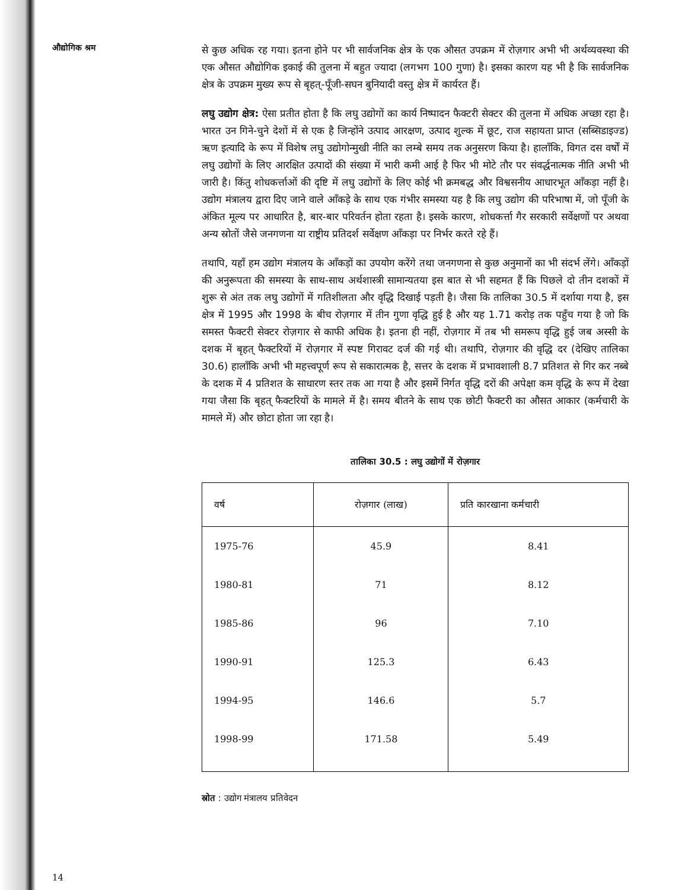औद्योगिक श्रम
से कुछ अधिक रह गया। इतना होने पर भी सार्वजनिक क्षेत्र के एक औसत उपक्रम में रोज़गार अभी भी अर्थव्यवस्था की एक औसत औद्योगिक इकाई की तुलना में बहुत ज्यादा (लगभग 100 गुणा) है। इसका कारण यह भी है कि सार्वजनिक क्षेत्र के उपक्रम मुख्य रूप से बृहत्-पूँजी-सघन बुनियादी वस्तु क्षेत्र में कार्यरत हैं।
लघु उद्योग क्षेत्र: ऐसा प्रतीत होता है कि लघु उद्योगों का कार्य निष्पादन फैक्टरी सेक्टर की तुलना में अधिक अच्छा रहा है। भारत उन गिने-चुने देशों में से एक है जिन्होंने उत्पाद आरक्षण, उत्पाद शुल्क में छूट, राज सहायता प्राप्त (सब्सिडाइज्ड) ऋण इत्यादि के रूप में विशेष लघु उद्योगोन्मुखी नीति का लम्बे समय तक अनुसरण किया है। हालाँकि, विगत दस वर्षों में लघु उद्योगों के लिए आरक्षित उत्पादों की संख्या में भारी कमी आई है फिर भी मोटे तौर पर संवर्द्धनात्मक नीति अभी भी जारी है। किंतु शोधकर्त्ताओं की दृष्टि में लघु उद्योगों के लिए कोई भी क्रमबद्ध और विश्वसनीय आधारभूत आँकड़ा नहीं है। उद्योग मंत्रालय द्वारा दिए जाने वाले आँकड़े के साथ एक गंभीर समस्या यह है कि लघु उद्योग की परिभाषा में, जो पूँजी के अंकित मूल्य पर आधारित है, बार-बार परिवर्तन होता रहता है। इसके कारण, शोधकर्त्ता गैर सरकारी सर्वेक्षणों पर अथवा अन्य स्रोतों जैसे जनगणना या राष्ट्रीय प्रतिदर्श सर्वेक्षण आँकड़ा पर निर्भर करते रहे हैं।
तथापि, यहाँ हम उद्योग मंत्रालय के आँकड़ों का उपयोग करेंगे तथा जनगणना से कुछ अनुमानों का भी संदर्भ लेंगे। आँकड़ों की अनुरूपता की समस्या के साथ-साथ अर्थशास्त्री सामान्यतया इस बात से भी सहमत हैं कि पिछले दो तीन दशकों में शुरू से अंत तक लघु उद्योगों में गतिशीलता और वृद्धि दिखाई पड़ती है। जैसा कि तालिका 30.5 में दर्शाया गया है, इस क्षेत्र में 1995 और 1998 के बीच रोज़गार में तीन गुणा वृद्धि हुई है और यह 1.71 करोड़ तक पहुँच गया है जो कि समस्त फैक्टरी सेक्टर रोज़गार से काफी अधिक है। इतना ही नहीं, रोज़गार में तब भी समरूप वृद्धि हुई जब अस्सी के दशक में बृहत् फैक्टरियों में रोज़गार में स्पष्ट गिरावट दर्ज की गई थी। तथापि, रोज़गार की वृद्धि दर (देखिए तालिका 30.6) हालाँकि अभी भी महत्त्वपूर्ण रूप से सकारात्मक है, सत्तर के दशक में प्रभावशाली 8.7 प्रतिशत से गिर कर नब्बे के दशक में 4 प्रतिशत के साधारण स्तर तक आ गया है और इसमें निर्गत वृद्धि दरों की अपेक्षा कम वृद्धि के रूप में देखा गया जैसा कि बृहत् फैक्टरियों के मामले में है। समय बीतने के साथ एक छोटी फैक्टरी का औसत आकार (कर्मचारी के मामले में) और छोटा होता जा रहा है।
तालिका 30.5 : लघु उद्योगों में रोज़गार
| वर्ष | रोज़गार (लाख) | प्रति कारखाना कर्मचारी |
| --- | --- | --- |
| 1975-76 | 45.9 | 8.41 |
| 1980-81 | 71 | 8.12 |
| 1985-86 | 96 | 7.10 |
| 1990-91 | 125.3 | 6.43 |
| 1994-95 | 146.6 | 5.7 |
| 1998-99 | 171.58 | 5.49 |
स्रोत : उद्योग मंत्रालय प्रतिवेदन
14